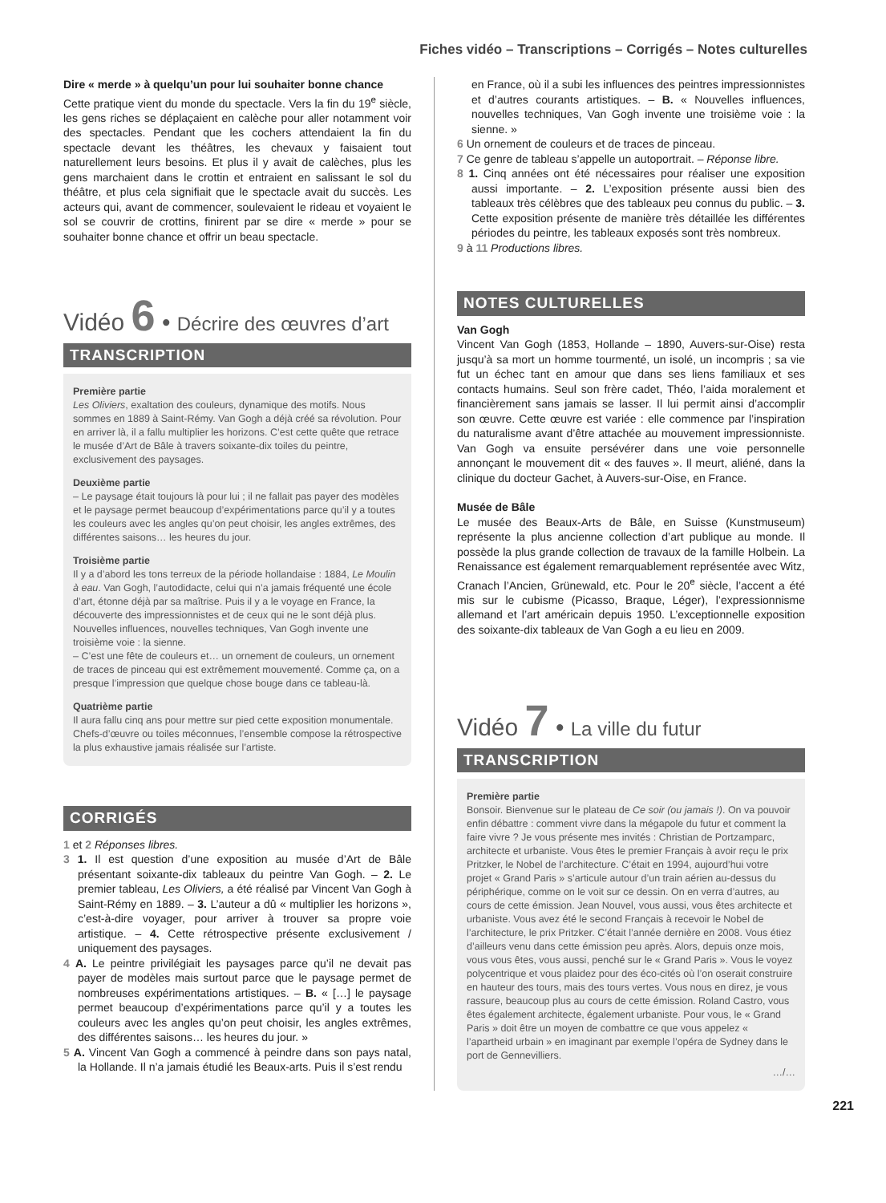Fiches vidéo – Transcriptions – Corrigés – Notes culturelles
Dire « merde » à quelqu’un pour lui souhaiter bonne chance
Cette pratique vient du monde du spectacle. Vers la fin du 19<sup>e</sup> siècle, les gens riches se déplaçaient en calèche pour aller notamment voir des spectacles. Pendant que les cochers attendaient la fin du spectacle devant les théâtres, les chevaux y faisaient tout naturellement leurs besoins. Et plus il y avait de calèches, plus les gens marchaient dans le crottin et entraient en salissant le sol du théâtre, et plus cela signifiait que le spectacle avait du succès. Les acteurs qui, avant de commencer, soulevaient le rideau et voyaient le sol se couvrir de crottins, finirent par se dire « merde » pour se souhaiter bonne chance et offrir un beau spectacle.
Vidéo 6 • Décrire des œuvres d’art
TRANSCRIPTION
Première partie
Les Oliviers, exaltation des couleurs, dynamique des motifs. Nous sommes en 1889 à Saint-Rémy. Van Gogh a déjà créé sa révolution. Pour en arriver là, il a fallu multiplier les horizons. C’est cette quête que retrace le musée d’Art de Bâle à travers soixante-dix toiles du peintre, exclusivement des paysages.
Deuxième partie
– Le paysage était toujours là pour lui ; il ne fallait pas payer des modèles et le paysage permet beaucoup d’expérimentations parce qu’il y a toutes les couleurs avec les angles qu’on peut choisir, les angles extrêmes, des différentes saisons… les heures du jour.
Troisième partie
Il y a d’abord les tons terreux de la période hollandaise : 1884, Le Moulin à eau. Van Gogh, l’autodidacte, celui qui n’a jamais fréquenté une école d’art, étonne déjà par sa maîtrise. Puis il y a le voyage en France, la découverte des impressionnistes et de ceux qui ne le sont déjà plus. Nouvelles influences, nouvelles techniques, Van Gogh invente une troisième voie : la sienne.
– C’est une fête de couleurs et… un ornement de couleurs, un ornement de traces de pinceau qui est extrêmement mouvementé. Comme ça, on a presque l’impression que quelque chose bouge dans ce tableau-là.
Quatrième partie
Il aura fallu cinq ans pour mettre sur pied cette exposition monumentale. Chefs-d’œuvre ou toiles méconnues, l’ensemble compose la rétrospective la plus exhaustive jamais réalisée sur l’artiste.
CORRIGÉS
1 et 2 Réponses libres.
3 1. Il est question d’une exposition au musée d’Art de Bâle présentant soixante-dix tableaux du peintre Van Gogh. – 2. Le premier tableau, Les Oliviers, a été réalisé par Vincent Van Gogh à Saint-Rémy en 1889. – 3. L’auteur a dû « multiplier les horizons », c’est-à-dire voyager, pour arriver à trouver sa propre voie artistique. – 4. Cette rétrospective présente exclusivement / uniquement des paysages.
4 A. Le peintre privilégiait les paysages parce qu’il ne devait pas payer de modèles mais surtout parce que le paysage permet de nombreuses expérimentations artistiques. – B. « […] le paysage permet beaucoup d’expérimentations parce qu’il y a toutes les couleurs avec les angles qu’on peut choisir, les angles extrêmes, des différentes saisons… les heures du jour. »
5 A. Vincent Van Gogh a commencé à peindre dans son pays natal, la Hollande. Il n’a jamais étudié les Beaux-arts. Puis il s’est rendu
en France, où il a subi les influences des peintres impressionnistes et d’autres courants artistiques. – B. « Nouvelles influences, nouvelles techniques, Van Gogh invente une troisième voie : la sienne. »
6 Un ornement de couleurs et de traces de pinceau.
7 Ce genre de tableau s’appelle un autoportrait. – Réponse libre.
8 1. Cinq années ont été nécessaires pour réaliser une exposition aussi importante. – 2. L’exposition présente aussi bien des tableaux très célèbres que des tableaux peu connus du public. – 3. Cette exposition présente de manière très détaillée les différentes périodes du peintre, les tableaux exposés sont très nombreux.
9 à 11 Productions libres.
NOTES CULTURELLES
Van Gogh
Vincent Van Gogh (1853, Hollande – 1890, Auvers-sur-Oise) resta jusqu’à sa mort un homme tourmenté, un isolé, un incompris ; sa vie fut un échec tant en amour que dans ses liens familiaux et ses contacts humains. Seul son frère cadet, Théo, l’aida moralement et financièrement sans jamais se lasser. Il lui permit ainsi d’accomplir son œuvre. Cette œuvre est variée : elle commence par l’inspiration du naturalisme avant d’être attachée au mouvement impressionniste. Van Gogh va ensuite persévérer dans une voie personnelle annonçant le mouvement dit « des fauves ». Il meurt, aliéné, dans la clinique du docteur Gachet, à Auvers-sur-Oise, en France.
Musée de Bâle
Le musée des Beaux-Arts de Bâle, en Suisse (Kunstmuseum) représente la plus ancienne collection d’art publique au monde. Il possède la plus grande collection de travaux de la famille Holbein. La Renaissance est également remarquablement représentée avec Witz, Cranach l’Ancien, Grünewald, etc. Pour le 20<sup>e</sup> siècle, l’accent a été mis sur le cubisme (Picasso, Braque, Léger), l’expressionnisme allemand et l’art américain depuis 1950. L’exceptionnelle exposition des soixante-dix tableaux de Van Gogh a eu lieu en 2009.
Vidéo 7 • La ville du futur
TRANSCRIPTION
Première partie
Bonsoir. Bienvenue sur le plateau de Ce soir (ou jamais !). On va pouvoir enfin débattre : comment vivre dans la mégapole du futur et comment la faire vivre ? Je vous présente mes invités : Christian de Portzamparc, architecte et urbaniste. Vous êtes le premier Français à avoir reçu le prix Pritzker, le Nobel de l’architecture. C’était en 1994, aujourd’hui votre projet « Grand Paris » s’articule autour d’un train aérien au-dessus du périphérique, comme on le voit sur ce dessin. On en verra d’autres, au cours de cette émission. Jean Nouvel, vous aussi, vous êtes architecte et urbaniste. Vous avez été le second Français à recevoir le Nobel de l’architecture, le prix Pritzker. C’était l’année dernière en 2008. Vous étiez d’ailleurs venu dans cette émission peu après. Alors, depuis onze mois, vous vous êtes, vous aussi, penché sur le « Grand Paris ». Vous le voyez polycentrique et vous plaidez pour des éco-cités où l’on oserait construire en hauteur des tours, mais des tours vertes. Vous nous en direz, je vous rassure, beaucoup plus au cours de cette émission. Roland Castro, vous êtes également architecte, également urbaniste. Pour vous, le « Grand Paris » doit être un moyen de combattre ce que vous appelez « l’apartheid urbain » en imaginant par exemple l’opéra de Sydney dans le port de Gennevilliers.
…/…
221